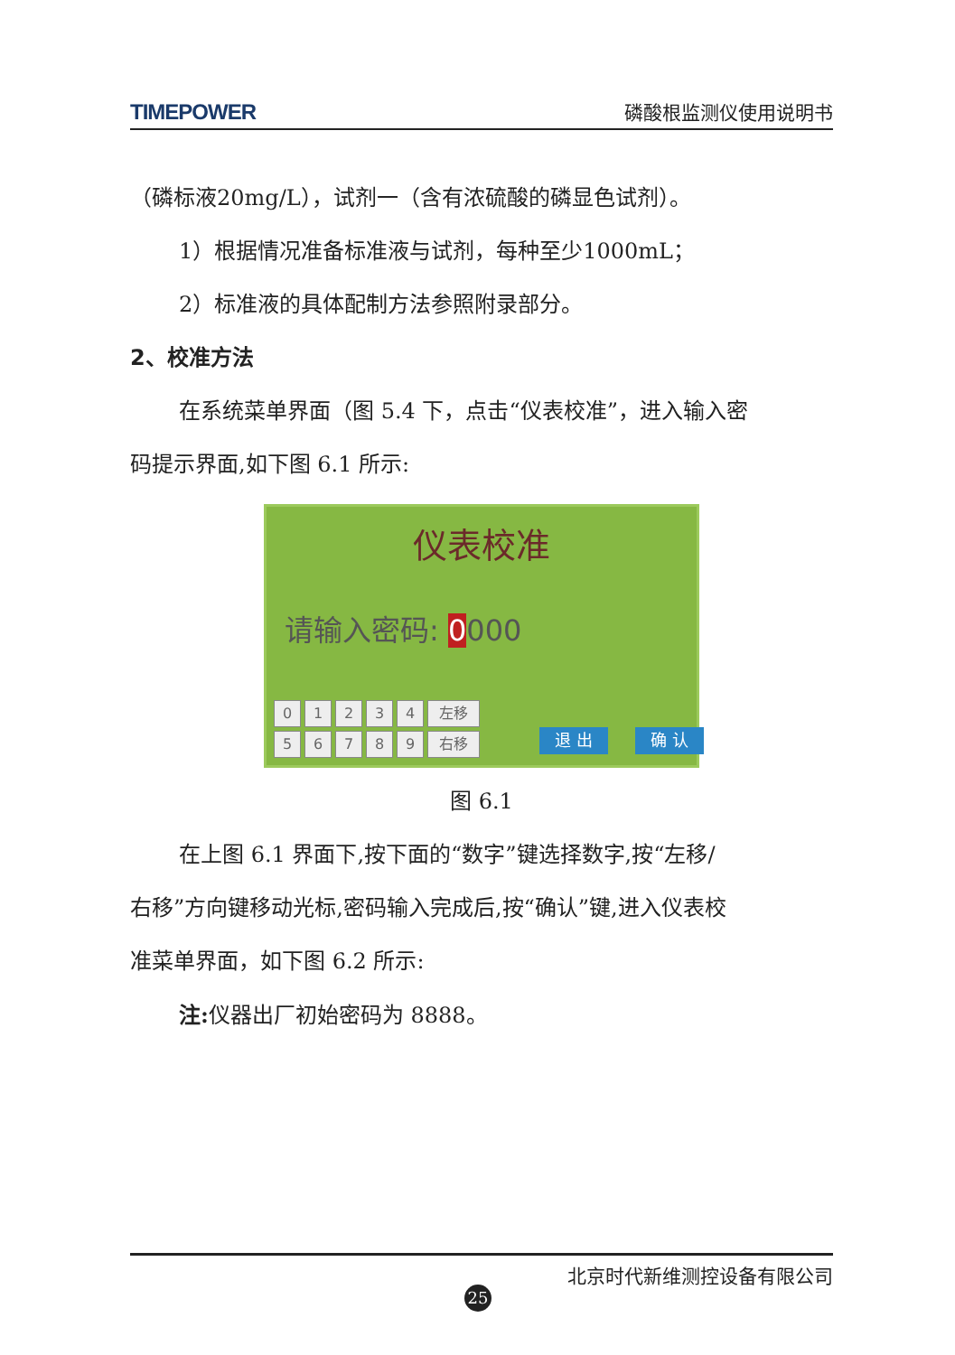TIMEPOWER 磷酸根监测仪使用说明书
（磷标液20mg/L），试剂一（含有浓硫酸的磷显色试剂）。
1）根据情况准备标准液与试剂，每种至少1000mL；
2）标准液的具体配制方法参照附录部分。
2、校准方法
在系统菜单界面（图 5.4 下，点击“仪表校准”，进入输入密
码提示界面,如下图 6.1 所示:
仪表校准
请输入密码: 0000
0
1
2
3
4
左移
5
6
7
8
9
右移
退 出 确 认
图 6.1
在上图 6.1 界面下,按下面的“数字”键选择数字,按“左移/
右移”方向键移动光标,密码输入完成后,按“确认”键,进入仪表校
准菜单界面，如下图 6.2 所示:
注: 仪器出厂初始密码为 8888。
北京时代新维测控设备有限公司
25